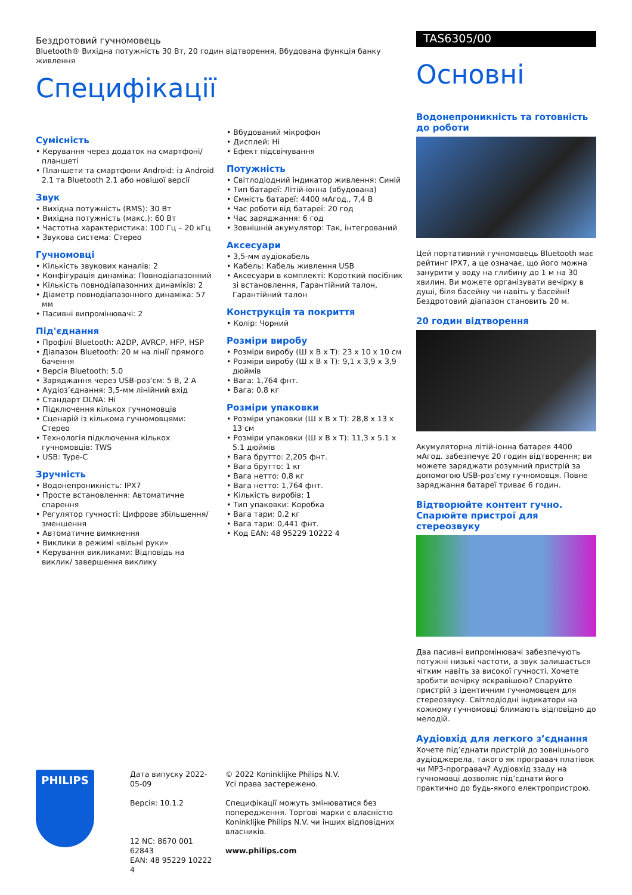Бездротовий гучномовець
Bluetooth® Вихідна потужність 30 Вт, 20 годин відтворення, Вбудована функція банку живлення
Специфікації
Сумісність
• Керування через додаток на смартфоні/ планшеті
• Планшети та смартфони Android: із Android 2.1 та Bluetooth 2.1 або новішої версії
Звук
• Вихідна потужність (RMS): 30 Вт
• Вихідна потужність (макс.): 60 Вт
• Частотна характеристика: 100 Гц – 20 кГц
• Звукова система: Стерео
Гучномовці
• Кількість звукових каналів: 2
• Конфігурація динаміка: Повнодіапазонний
• Кількість повнодіапазонних динаміків: 2
• Діаметр повнодіапазонного динаміка: 57 мм
• Пасивні випромінювачі: 2
Під'єднання
• Профілі Bluetooth: A2DP, AVRCP, HFP, HSP
• Діапазон Bluetooth: 20 м на лінії прямого бачення
• Версія Bluetooth: 5.0
• Заряджання через USB-роз’єм: 5 В, 2 А
• Аудіоз’єднання: 3,5-мм лінійний вхід
• Стандарт DLNA: Ні
• Підключення кількох гучномовців
• Сценарій із кількома гучномовцями: Стерео
• Технологія підключення кількох гучномовців: TWS
• USB: Type-C
Зручність
• Водонепроникність: IPX7
• Просте встановлення: Автоматичне спарення
• Регулятор гучності: Цифрове збільшення/ зменшення
• Автоматичне вимкнення
• Виклики в режимі «вільні руки»
• Керування викликами: Відповідь на виклик/ завершення виклику
• Вбудований мікрофон
• Дисплей: Ні
• Ефект підсвічування
Потужність
• Світлодіодний індикатор живлення: Синій
• Тип батареї: Літій-іонна (вбудована)
• Ємність батареї: 4400 мАгод., 7,4 В
• Час роботи від батареї: 20 год
• Час заряджання: 6 год
• Зовнішній акумулятор: Так, інтегрований
Аксесуари
• 3,5-мм аудіокабель
• Кабель: Кабель живлення USB
• Аксесуари в комплекті: Короткий посібник зі встановлення, Гарантійний талон, Гарантійний талон
Конструкція та покриття
• Колір: Чорний
Розміри виробу
• Розміри виробу (Ш x В x Т): 23 x 10 x 10 см
• Розміри виробу (Ш x В x Т): 9,1 x 3,9 x 3,9 дюймів
• Вага: 1,764 фнт.
• Вага: 0,8 кг
Розміри упаковки
• Розміри упаковки (Ш x В x Т): 28,8 x 13 x 13 см
• Розміри упаковки (Ш x В x Т): 11,3 x 5.1 x 5.1 дюймів
• Вага брутто: 2,205 фнт.
• Вага брутто: 1 кг
• Вага нетто: 0,8 кг
• Вага нетто: 1,764 фнт.
• Кількість виробів: 1
• Тип упаковки: Коробка
• Вага тари: 0,2 кг
• Вага тари: 0,441 фнт.
• Код EAN: 48 95229 10222 4
TAS6305/00
Основні
Водонепроникність та готовність до роботи
Цей портативний гучномовець Bluetooth має рейтинг IPX7, а це означає, що його можна занурити у воду на глибину до 1 м на 30 хвилин. Ви можете організувати вечірку в душі, біля басейну чи навіть у басейні! Бездротовий діапазон становить 20 м.
20 годин відтворення
Акумуляторна літій-іонна батарея 4400 мАгод. забезпечує 20 годин відтворення; ви можете заряджати розумний пристрій за допомогою USB-роз’єму гучномовця. Повне заряджання батареї триває 6 годин.
Відтворюйте контент гучно. Спарюйте пристрої для стереозвуку
Два пасивні випромінювачі забезпечують потужні низькі частоти, а звук залишається чітким навіть за високої гучності. Хочете зробити вечірку яскравішою? Спаруйте пристрій з ідентичним гучномовцем для стереозвуку. Світлодіодні індикатори на кожному гучномовці блимають відповідно до мелодій.
Аудіовхід для легкого з’єднання
Хочете під’єднати пристрій до зовнішнього аудіоджерела, такого як програвач платівок чи MP3-програвач? Аудіовхід ззаду на гучномовці дозволяє під’єднати його практично до будь-якого електропристрою.
PHILIPS
Дата випуску 2022-05-09
Версія: 10.1.2
12 NC: 8670 001 62843
EAN: 48 95229 10222 4
© 2022 Koninklijke Philips N.V.
Усі права застережено.
Специфікації можуть змінюватися без попередження. Торгові марки є власністю Koninklijke Philips N.V. чи інших відповідних власників.
www.philips.com